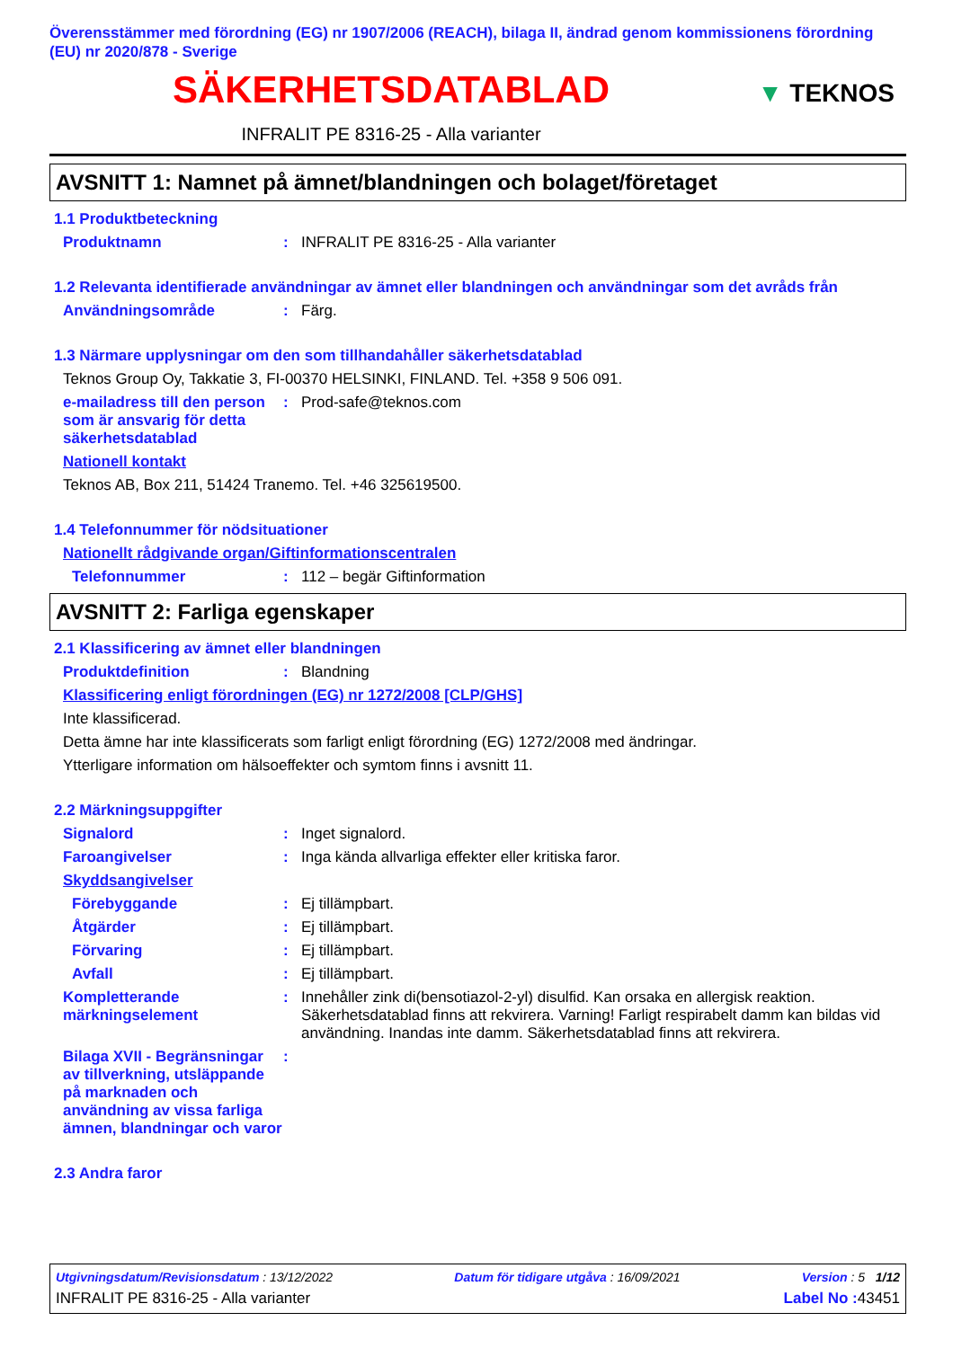Överensstämmer med förordning (EG) nr 1907/2006 (REACH), bilaga II, ändrad genom kommissionens förordning (EU) nr 2020/878 - Sverige
SÄKERHETSDATABLAD
▼ TEKNOS
INFRALIT PE 8316-25 - Alla varianter
AVSNITT 1: Namnet på ämnet/blandningen och bolaget/företaget
1.1 Produktbeteckning
Produktnamn : INFRALIT PE 8316-25 - Alla varianter
1.2 Relevanta identifierade användningar av ämnet eller blandningen och användningar som det avråds från
Användningsområde : Färg.
1.3 Närmare upplysningar om den som tillhandahåller säkerhetsdatablad
Teknos Group Oy, Takkatie 3, FI-00370 HELSINKI, FINLAND. Tel. +358 9 506 091.
e-mailadress till den person som är ansvarig för detta säkerhetsdatablad
: Prod-safe@teknos.com
Nationell kontakt
Teknos AB, Box 211, 51424 Tranemo. Tel. +46 325619500.
1.4 Telefonnummer för nödsituationer
Nationellt rådgivande organ/Giftinformationscentralen
Telefonnummer : 112 – begär Giftinformation
AVSNITT 2: Farliga egenskaper
2.1 Klassificering av ämnet eller blandningen
Produktdefinition : Blandning
Klassificering enligt förordningen (EG) nr 1272/2008 [CLP/GHS]
Inte klassificerad.
Detta ämne har inte klassificerats som farligt enligt förordning (EG) 1272/2008 med ändringar.
Ytterligare information om hälsoeffekter och symtom finns i avsnitt 11.
2.2 Märkningsuppgifter
Signalord : Inget signalord.
Faroangivelser : Inga kända allvarliga effekter eller kritiska faror.
Skyddsangivelser
Förebyggande : Ej tillämpbart.
Åtgärder : Ej tillämpbart.
Förvaring : Ej tillämpbart.
Avfall : Ej tillämpbart.
Kompletterande märkningselement
: Innehåller zink di(bensotiazol-2-yl) disulfid. Kan orsaka en allergisk reaktion. Säkerhetsdatablad finns att rekvirera. Varning! Farligt respirabelt damm kan bildas vid användning. Inandas inte damm. Säkerhetsdatablad finns att rekvirera.
Bilaga XVII - Begränsningar av tillverkning, utsläppande på marknaden och användning av vissa farliga ämnen, blandningar och varor
:
2.3 Andra faror
Utgivningsdatum/Revisionsdatum : 13/12/2022 Datum för tidigare utgåva : 16/09/2021 Version : 5 1/12
INFRALIT PE 8316-25 - Alla varianter Label No : 43451